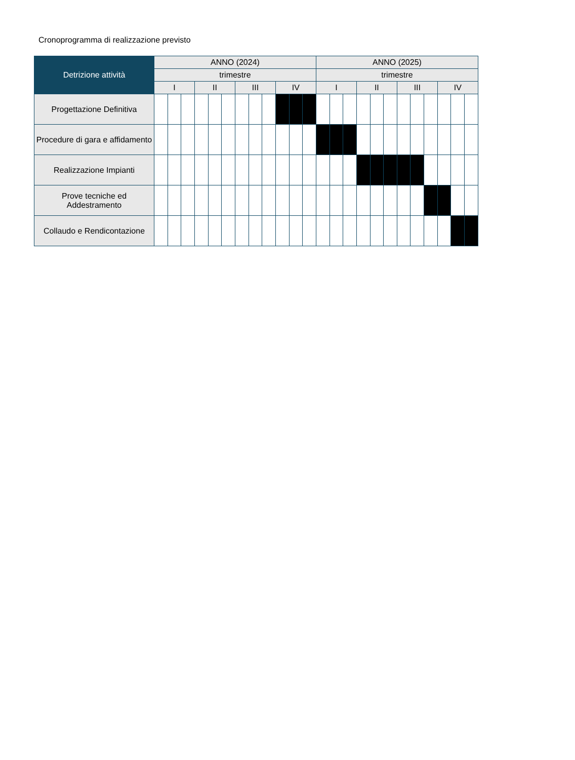Cronoprogramma di realizzazione previsto
| Detrizione attività | ANNO (2024) | | | | | | | | | | | | ANNO (2025) | | | | | | | | | | | |
| --- | --- | --- | --- | --- | --- | --- | --- | --- | --- | --- | --- | --- | --- | --- | --- | --- | --- | --- | --- | --- | --- | --- | --- | --- |
| | trimestre | | | | | | | | | | | | trimestre | | | | | | | | | | | |
| | I | | | II | | | III | | | IV | | | I | | | II | | | III | | | IV | | |
| Progettazione Definitiva | | | | | | | | | | | | | | | | | | | | | | | | |
| Procedure di gara e affidamento | | | | | | | | | | | | | | | | | | | | | | | | |
| Realizzazione Impianti | | | | | | | | | | | | | | | | | | | | | | | | |
| Prove tecniche ed Addestramento | | | | | | | | | | | | | | | | | | | | | | | | |
| Collaudo e Rendicontazione | | | | | | | | | | | | | | | | | | | | | | | | |